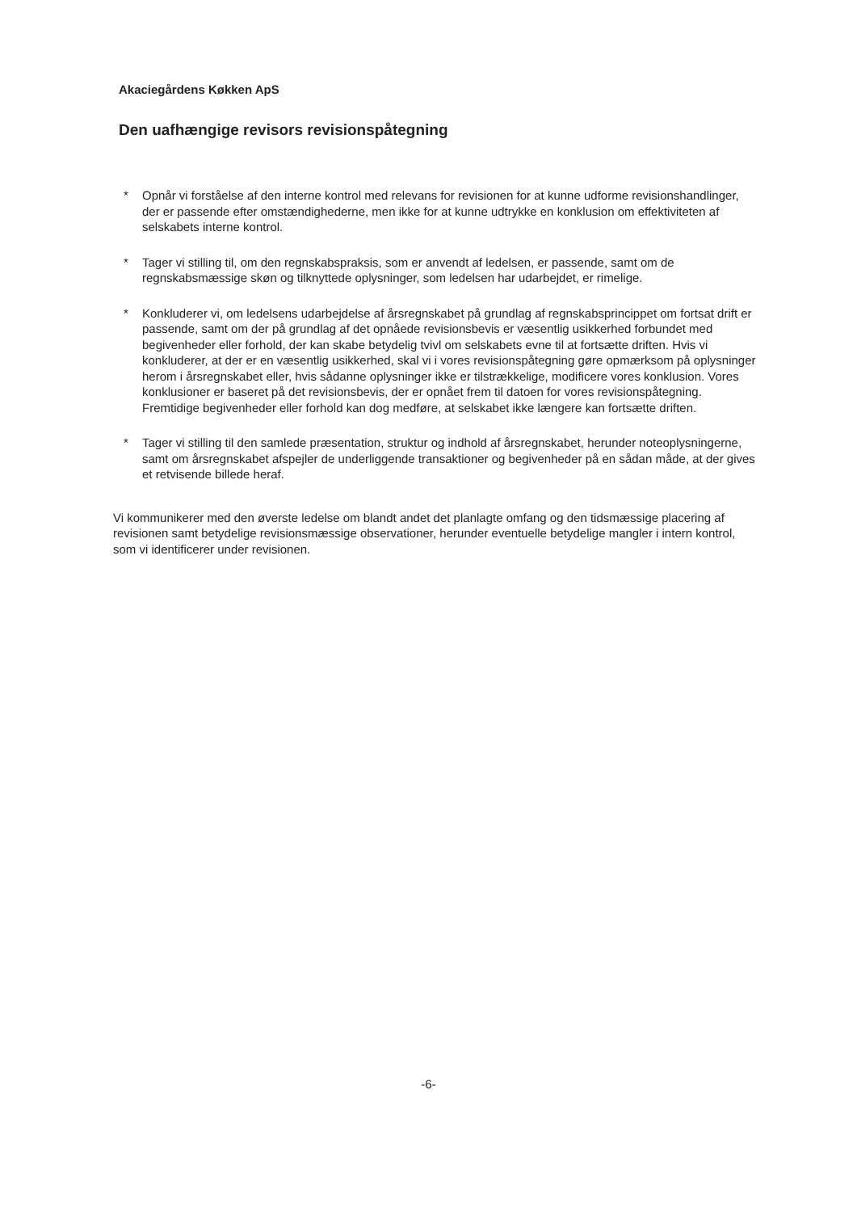Akaciegårdens Køkken ApS
Den uafhængige revisors revisionspåtegning
* Opnår vi forståelse af den interne kontrol med relevans for revisionen for at kunne udforme revisionshandlinger, der er passende efter omstændighederne, men ikke for at kunne udtrykke en konklusion om effektiviteten af selskabets interne kontrol.
* Tager vi stilling til, om den regnskabspraksis, som er anvendt af ledelsen, er passende, samt om de regnskabsmæssige skøn og tilknyttede oplysninger, som ledelsen har udarbejdet, er rimelige.
* Konkluderer vi, om ledelsens udarbejdelse af årsregnskabet på grundlag af regnskabsprincippet om fortsat drift er passende, samt om der på grundlag af det opnåede revisionsbevis er væsentlig usikkerhed forbundet med begivenheder eller forhold, der kan skabe betydelig tvivl om selskabets evne til at fortsætte driften. Hvis vi konkluderer, at der er en væsentlig usikkerhed, skal vi i vores revisionspåtegning gøre opmærksom på oplysninger herom i årsregnskabet eller, hvis sådanne oplysninger ikke er tilstrækkelige, modificere vores konklusion. Vores konklusioner er baseret på det revisionsbevis, der er opnået frem til datoen for vores revisionspåtegning. Fremtidige begivenheder eller forhold kan dog medføre, at selskabet ikke længere kan fortsætte driften.
* Tager vi stilling til den samlede præsentation, struktur og indhold af årsregnskabet, herunder noteoplysningerne, samt om årsregnskabet afspejler de underliggende transaktioner og begivenheder på en sådan måde, at der gives et retvisende billede heraf.
Vi kommunikerer med den øverste ledelse om blandt andet det planlagte omfang og den tidsmæssige placering af revisionen samt betydelige revisionsmæssige observationer, herunder eventuelle betydelige mangler i intern kontrol, som vi identificerer under revisionen.
-6-